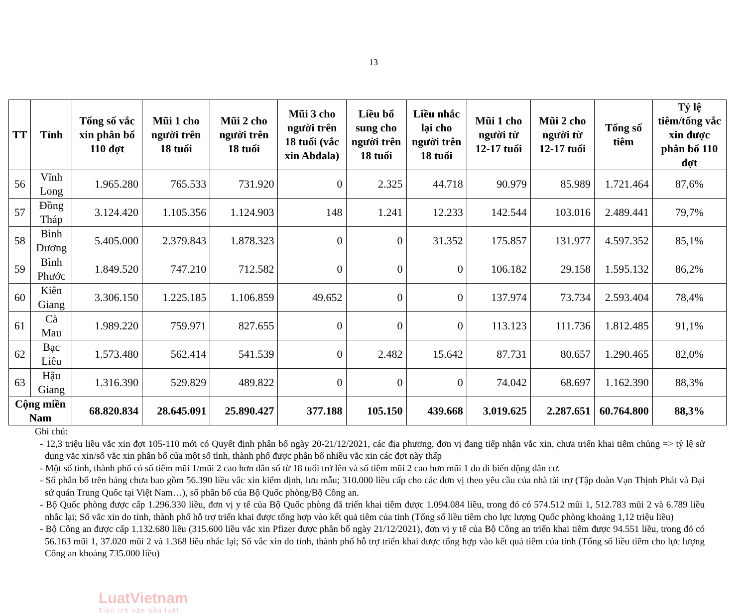13
| TT | Tỉnh | Tổng số vắc xin phân bổ 110 đợt | Mũi 1 cho người trên 18 tuổi | Mũi 2 cho người trên 18 tuổi | Mũi 3 cho người trên 18 tuổi (vắc xin Abdala) | Liều bổ sung cho người trên 18 tuổi | Liều nhắc lại cho người trên 18 tuổi | Mũi 1 cho người từ 12-17 tuổi | Mũi 2 cho người từ 12-17 tuổi | Tổng số tiêm | Tỷ lệ tiêm/tổng vắc xin được phân bổ 110 đợt |
| --- | --- | --- | --- | --- | --- | --- | --- | --- | --- | --- | --- |
| 56 | Vĩnh Long | 1.965.280 | 765.533 | 731.920 | 0 | 2.325 | 44.718 | 90.979 | 85.989 | 1.721.464 | 87,6% |
| 57 | Đồng Tháp | 3.124.420 | 1.105.356 | 1.124.903 | 148 | 1.241 | 12.233 | 142.544 | 103.016 | 2.489.441 | 79,7% |
| 58 | Bình Dương | 5.405.000 | 2.379.843 | 1.878.323 | 0 | 0 | 31.352 | 175.857 | 131.977 | 4.597.352 | 85,1% |
| 59 | Bình Phước | 1.849.520 | 747.210 | 712.582 | 0 | 0 | 0 | 106.182 | 29.158 | 1.595.132 | 86,2% |
| 60 | Kiên Giang | 3.306.150 | 1.225.185 | 1.106.859 | 49.652 | 0 | 0 | 137.974 | 73.734 | 2.593.404 | 78,4% |
| 61 | Cà Mau | 1.989.220 | 759.971 | 827.655 | 0 | 0 | 0 | 113.123 | 111.736 | 1.812.485 | 91,1% |
| 62 | Bạc Liêu | 1.573.480 | 562.414 | 541.539 | 0 | 2.482 | 15.642 | 87.731 | 80.657 | 1.290.465 | 82,0% |
| 63 | Hậu Giang | 1.316.390 | 529.829 | 489.822 | 0 | 0 | 0 | 74.042 | 68.697 | 1.162.390 | 88,3% |
| Cộng miền Nam | | 68.820.834 | 28.645.091 | 25.890.427 | 377.188 | 105.150 | 439.668 | 3.019.625 | 2.287.651 | 60.764.800 | 88,3% |
Ghi chú:
- 12,3 triệu liều vắc xin đợt 105-110 mới có Quyết định phân bổ ngày 20-21/12/2021, các địa phương, đơn vị đang tiếp nhận vắc xin, chưa triển khai tiêm chủng => tỷ lệ sử dụng vắc xin/số vắc xin phân bổ của một số tỉnh, thành phố được phân bổ nhiều vắc xin các đợt này thấp
- Một số tỉnh, thành phố có số tiêm mũi 1/mũi 2 cao hơn dân số từ 18 tuổi trở lên và số tiêm mũi 2 cao hơn mũi 1 do di biến động dân cư.
- Số phân bổ trên bảng chưa bao gồm 56.390 liều vắc xin kiểm định, lưu mẫu; 310.000 liều cấp cho các đơn vị theo yêu cầu của nhà tài trợ (Tập đoàn Vạn Thịnh Phát và Đại sứ quán Trung Quốc tại Việt Nam…), số phân bổ của Bộ Quốc phòng/Bộ Công an.
- Bộ Quốc phòng được cấp 1.296.330 liều, đơn vị y tế của Bộ Quốc phòng đã triển khai tiêm được 1.094.084 liều, trong đó có 574.512 mũi 1, 512.783 mũi 2 và 6.789 liều nhắc lại; Số vắc xin do tỉnh, thành phố hỗ trợ triển khai được tổng hợp vào kết quả tiêm của tỉnh (Tổng số liều tiêm cho lực lượng Quốc phòng khoảng 1,12 triệu liều)
- Bộ Công an được cấp 1.132.680 liều (315.600 liều vắc xin Pfizer được phân bổ ngày 21/12/2021), đơn vị y tế của Bộ Công an triển khai tiêm được 94.551 liều, trong đó có 56.163 mũi 1, 37.020 mũi 2 và 1.368 liều nhắc lại; Số vắc xin do tỉnh, thành phố hỗ trợ triển khai được tổng hợp vào kết quả tiêm của tỉnh (Tổng số liều tiêm cho lực lượng Công an khoảng 735.000 liều)
LuatVietnam
Tiện ích văn bản luật